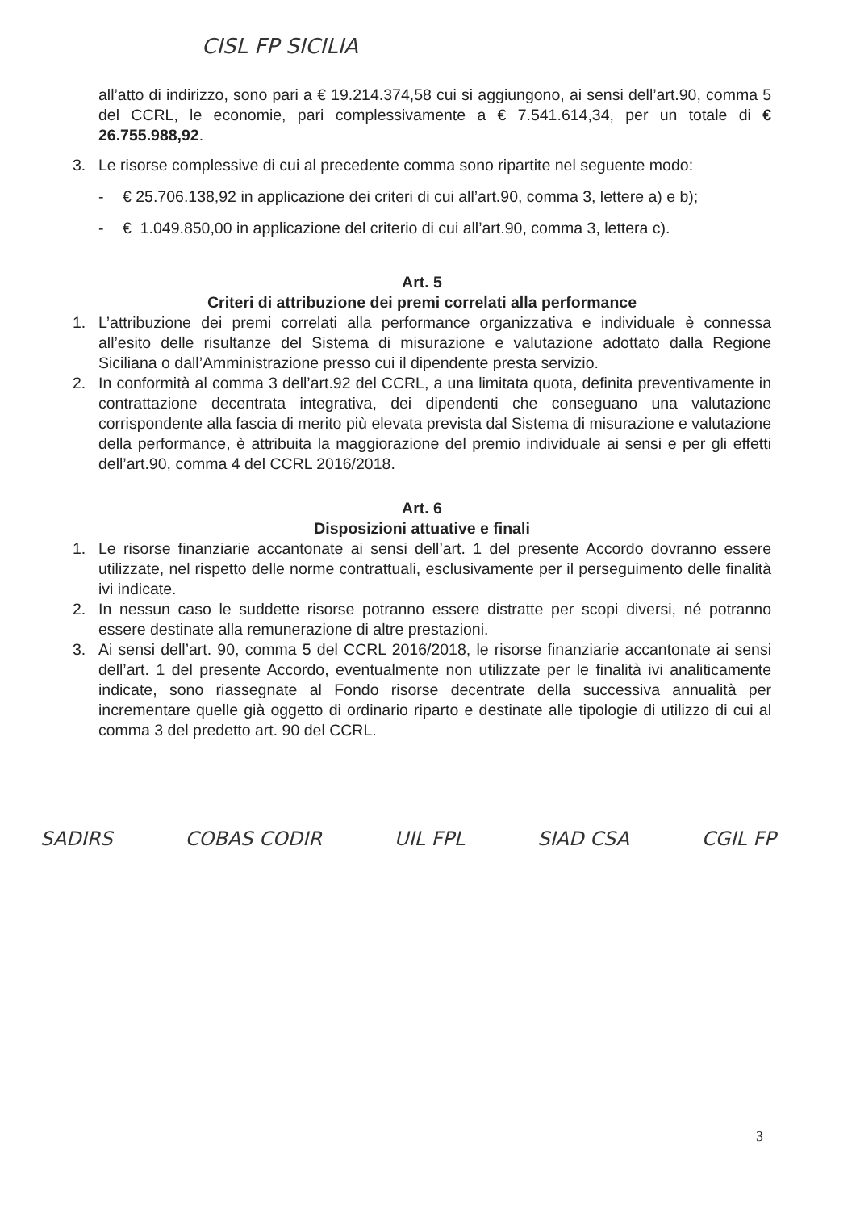CISL FP SICILIA
all’atto di indirizzo, sono pari a € 19.214.374,58 cui si aggiungono, ai sensi dell’art.90, comma 5 del CCRL, le economie, pari complessivamente a € 7.541.614,34, per un totale di € 26.755.988,92.
3. Le risorse complessive di cui al precedente comma sono ripartite nel seguente modo:
- € 25.706.138,92 in applicazione dei criteri di cui all’art.90, comma 3, lettere a) e b);
- € 1.049.850,00 in applicazione del criterio di cui all’art.90, comma 3, lettera c).
Art. 5
Criteri di attribuzione dei premi correlati alla performance
1. L’attribuzione dei premi correlati alla performance organizzativa e individuale è connessa all’esito delle risultanze del Sistema di misurazione e valutazione adottato dalla Regione Siciliana o dall’Amministrazione presso cui il dipendente presta servizio.
2. In conformità al comma 3 dell’art.92 del CCRL, a una limitata quota, definita preventivamente in contrattazione decentrata integrativa, dei dipendenti che conseguano una valutazione corrispondente alla fascia di merito più elevata prevista dal Sistema di misurazione e valutazione della performance, è attribuita la maggiorazione del premio individuale ai sensi e per gli effetti dell’art.90, comma 4 del CCRL 2016/2018.
Art. 6
Disposizioni attuative e finali
1. Le risorse finanziarie accantonate ai sensi dell’art. 1 del presente Accordo dovranno essere utilizzate, nel rispetto delle norme contrattuali, esclusivamente per il perseguimento delle finalità ivi indicate.
2. In nessun caso le suddette risorse potranno essere distratte per scopi diversi, né potranno essere destinate alla remunerazione di altre prestazioni.
3. Ai sensi dell’art. 90, comma 5 del CCRL 2016/2018, le risorse finanziarie accantonate ai sensi dell’art. 1 del presente Accordo, eventualmente non utilizzate per le finalità ivi analiticamente indicate, sono riassegnate al Fondo risorse decentrate della successiva annualità per incrementare quelle già oggetto di ordinario riparto e destinate alle tipologie di utilizzo di cui al comma 3 del predetto art. 90 del CCRL.
SADIRS COBAS CODIR UIL FPL SIAD CSA CGIL FP
3